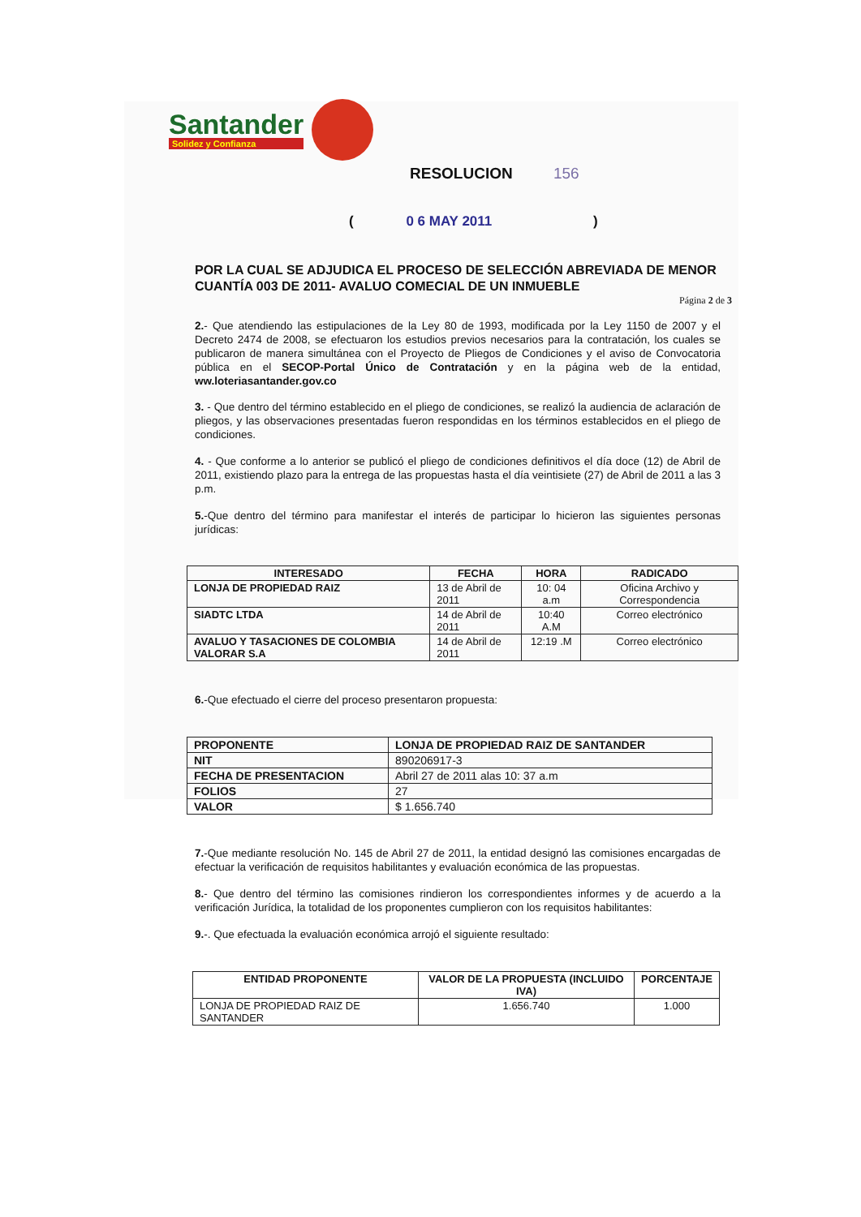Santander
Solidez y Confianza
RESOLUCION 156
( 0 6 MAY 2011 )
POR LA CUAL SE ADJUDICA EL PROCESO DE SELECCIÓN ABREVIADA DE MENOR CUANTÍA 003 DE 2011- AVALUO COMECIAL DE UN INMUEBLE
Página 2 de 3
2.- Que atendiendo las estipulaciones de la Ley 80 de 1993, modificada por la Ley 1150 de 2007 y el Decreto 2474 de 2008, se efectuaron los estudios previos necesarios para la contratación, los cuales se publicaron de manera simultánea con el Proyecto de Pliegos de Condiciones y el aviso de Convocatoria pública en el SECOP-Portal Único de Contratación y en la página web de la entidad, ww.loteriasantander.gov.co
3. - Que dentro del término establecido en el pliego de condiciones, se realizó la audiencia de aclaración de pliegos, y las observaciones presentadas fueron respondidas en los términos establecidos en el pliego de condiciones.
4. - Que conforme a lo anterior se publicó el pliego de condiciones definitivos el día doce (12) de Abril de 2011, existiendo plazo para la entrega de las propuestas hasta el día veintisiete (27) de Abril de 2011 a las 3 p.m.
5.-Que dentro del término para manifestar el interés de participar lo hicieron las siguientes personas jurídicas:
| INTERESADO | FECHA | HORA | RADICADO |
| --- | --- | --- | --- |
| LONJA DE PROPIEDAD RAIZ | 13 de Abril de 2011 | 10: 04 a.m | Oficina Archivo y Correspondencia |
| SIADTC LTDA | 14 de Abril de 2011 | 10:40 A.M | Correo electrónico |
| AVALUO Y TASACIONES DE COLOMBIA VALORAR S.A | 14 de Abril de 2011 | 12:19 .M | Correo electrónico |
6.-Que efectuado el cierre del proceso presentaron propuesta:
| PROPONENTE | LONJA DE PROPIEDAD RAIZ DE SANTANDER |
| --- | --- |
| NIT | 890206917-3 |
| FECHA DE PRESENTACION | Abril 27 de 2011 alas 10: 37 a.m |
| FOLIOS | 27 |
| VALOR | $ 1.656.740 |
7.-Que mediante resolución No. 145 de Abril 27 de 2011, la entidad designó las comisiones encargadas de efectuar la verificación de requisitos habilitantes y evaluación económica de las propuestas.
8.- Que dentro del término las comisiones rindieron los correspondientes informes y de acuerdo a la verificación Jurídica, la totalidad de los proponentes cumplieron con los requisitos habilitantes:
9.-. Que efectuada la evaluación económica arrojó el siguiente resultado:
| ENTIDAD PROPONENTE | VALOR DE LA PROPUESTA (INCLUIDO IVA) | PORCENTAJE |
| --- | --- | --- |
| LONJA DE PROPIEDAD RAIZ DE SANTANDER | 1.656.740 | 1.000 |